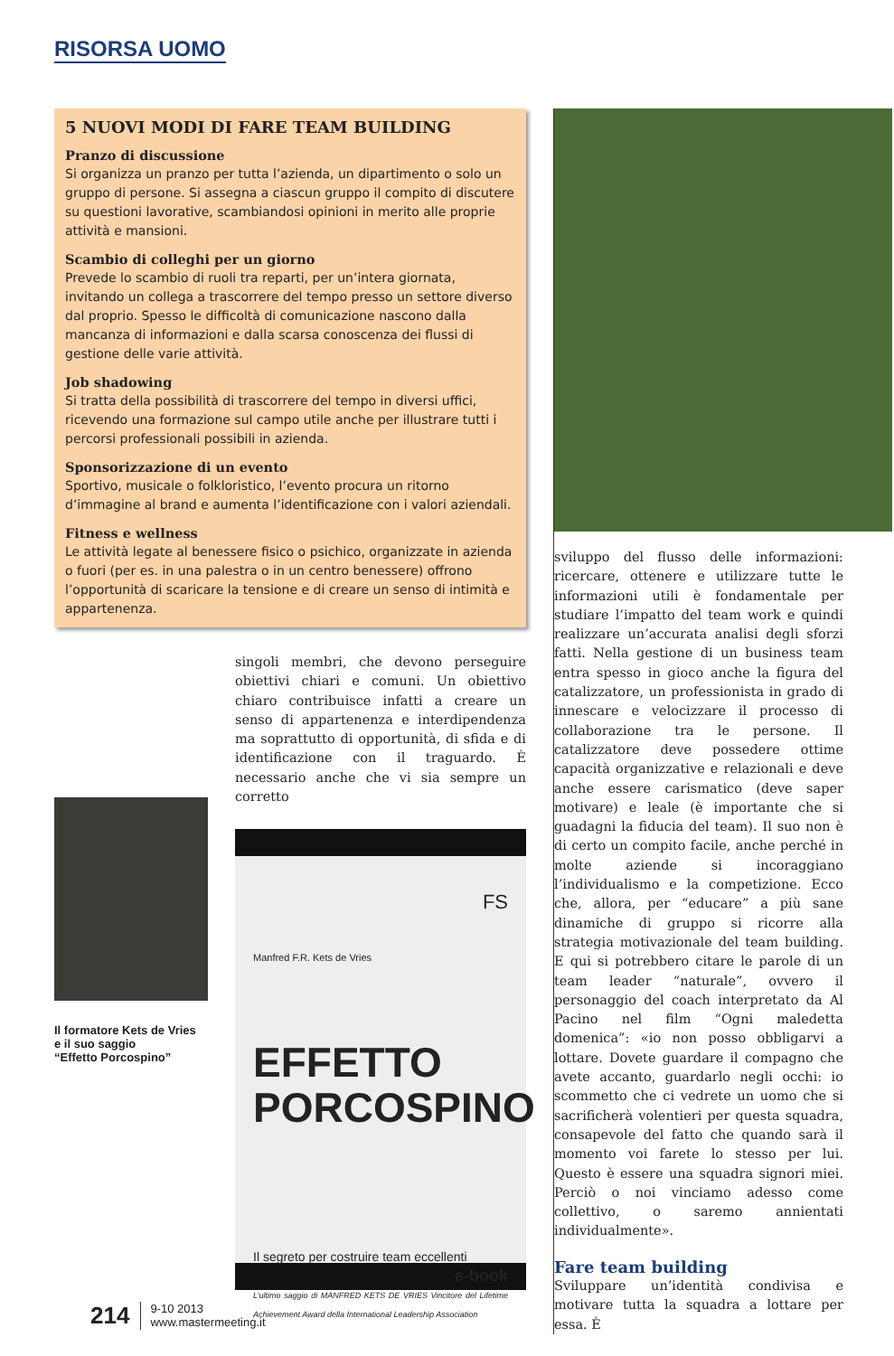RISORSA UOMO
5 NUOVI MODI DI FARE TEAM BUILDING
Pranzo di discussione
Si organizza un pranzo per tutta l’azienda, un dipartimento o solo un gruppo di persone. Si assegna a ciascun gruppo il compito di discutere su questioni lavorative, scambiandosi opinioni in merito alle proprie attività e mansioni.
Scambio di colleghi per un giorno
Prevede lo scambio di ruoli tra reparti, per un’intera giornata, invitando un collega a trascorrere del tempo presso un settore diverso dal proprio. Spesso le difficoltà di comunicazione nascono dalla mancanza di informazioni e dalla scarsa conoscenza dei flussi di gestione delle varie attività.
Job shadowing
Si tratta della possibilità di trascorrere del tempo in diversi uffici, ricevendo una formazione sul campo utile anche per illustrare tutti i percorsi professionali possibili in azienda.
Sponsorizzazione di un evento
Sportivo, musicale o folkloristico, l’evento procura un ritorno d’immagine al brand e aumenta l’identificazione con i valori aziendali.
Fitness e wellness
Le attività legate al benessere fisico o psichico, organizzate in azienda o fuori (per es. in una palestra o in un centro benessere) offrono l’opportunità di scaricare la tensione e di creare un senso di intimità e appartenenza.
Il formatore Kets de Vries
e il suo saggio
“Effetto Porcospino”
singoli membri, che devono perseguire obiettivi chiari e comuni. Un obiettivo chiaro contribuisce infatti a creare un senso di appartenenza e interdipendenza ma soprattutto di opportunità, di sfida e di identificazione con il traguardo. È necessario anche che vi sia sempre un corretto
FS
Manfred F.R. Kets de Vries
EFFETTO
PORCOSPINO
Il segreto per costruire team eccellenti
e-book
L’ultimo saggio di MANFRED KETS DE VRIES Vincitore del Lifetime Achievement Award della International Leadership Association
sviluppo del flusso delle informazioni: ricercare, ottenere e utilizzare tutte le informazioni utili è fondamentale per studiare l’impatto del team work e quindi realizzare un’accurata analisi degli sforzi fatti. Nella gestione di un business team entra spesso in gioco anche la figura del catalizzatore, un professionista in grado di innescare e velocizzare il processo di collaborazione tra le persone. Il catalizzatore deve possedere ottime capacità organizzative e relazionali e deve anche essere carismatico (deve saper motivare) e leale (è importante che si guadagni la fiducia del team). Il suo non è di certo un compito facile, anche perché in molte aziende si incoraggiano l’individualismo e la competizione. Ecco che, allora, per “educare” a più sane dinamiche di gruppo si ricorre alla strategia motivazionale del team building. E qui si potrebbero citare le parole di un team leader “naturale”, ovvero il personaggio del coach interpretato da Al Pacino nel film “Ogni maledetta domenica”: «io non posso obbligarvi a lottare. Dovete guardare il compagno che avete accanto, guardarlo negli occhi: io scommetto che ci vedrete un uomo che si sacrificherà volentieri per questa squadra, consapevole del fatto che quando sarà il momento voi farete lo stesso per lui. Questo è essere una squadra signori miei. Perciò o noi vinciamo adesso come collettivo, o saremo annientati individualmente».
Fare team building
Sviluppare un’identità condivisa e motivare tutta la squadra a lottare per essa. È
214 9-10 2013
www.mastermeeting.it